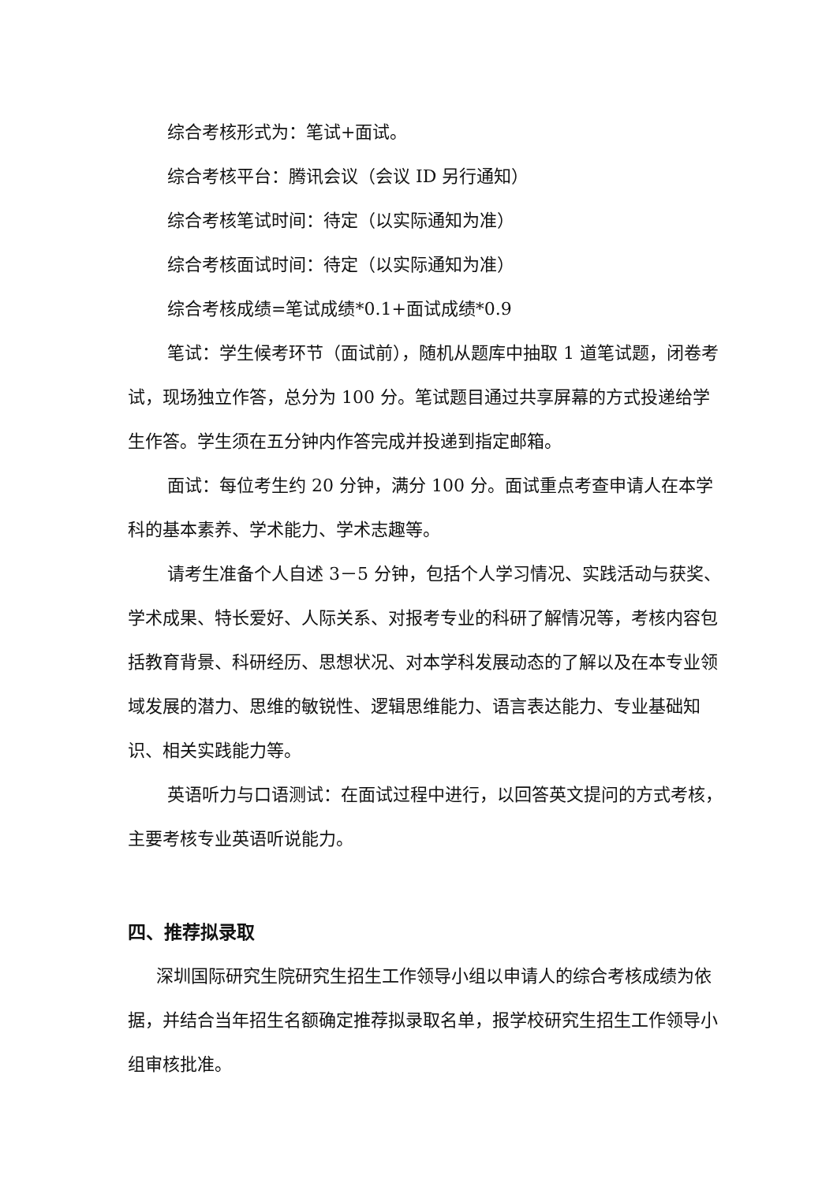综合考核形式为：笔试+面试。
综合考核平台：腾讯会议（会议 ID 另行通知）
综合考核笔试时间：待定（以实际通知为准）
综合考核面试时间：待定（以实际通知为准）
综合考核成绩=笔试成绩*0.1+面试成绩*0.9
笔试：学生候考环节（面试前），随机从题库中抽取 1 道笔试题，闭卷考试，现场独立作答，总分为 100 分。笔试题目通过共享屏幕的方式投递给学生作答。学生须在五分钟内作答完成并投递到指定邮箱。
面试：每位考生约 20 分钟，满分 100 分。面试重点考查申请人在本学科的基本素养、学术能力、学术志趣等。
请考生准备个人自述 3－5 分钟，包括个人学习情况、实践活动与获奖、学术成果、特长爱好、人际关系、对报考专业的科研了解情况等，考核内容包括教育背景、科研经历、思想状况、对本学科发展动态的了解以及在本专业领域发展的潜力、思维的敏锐性、逻辑思维能力、语言表达能力、专业基础知识、相关实践能力等。
英语听力与口语测试：在面试过程中进行，以回答英文提问的方式考核，主要考核专业英语听说能力。
四、推荐拟录取
深圳国际研究生院研究生招生工作领导小组以申请人的综合考核成绩为依据，并结合当年招生名额确定推荐拟录取名单，报学校研究生招生工作领导小组审核批准。